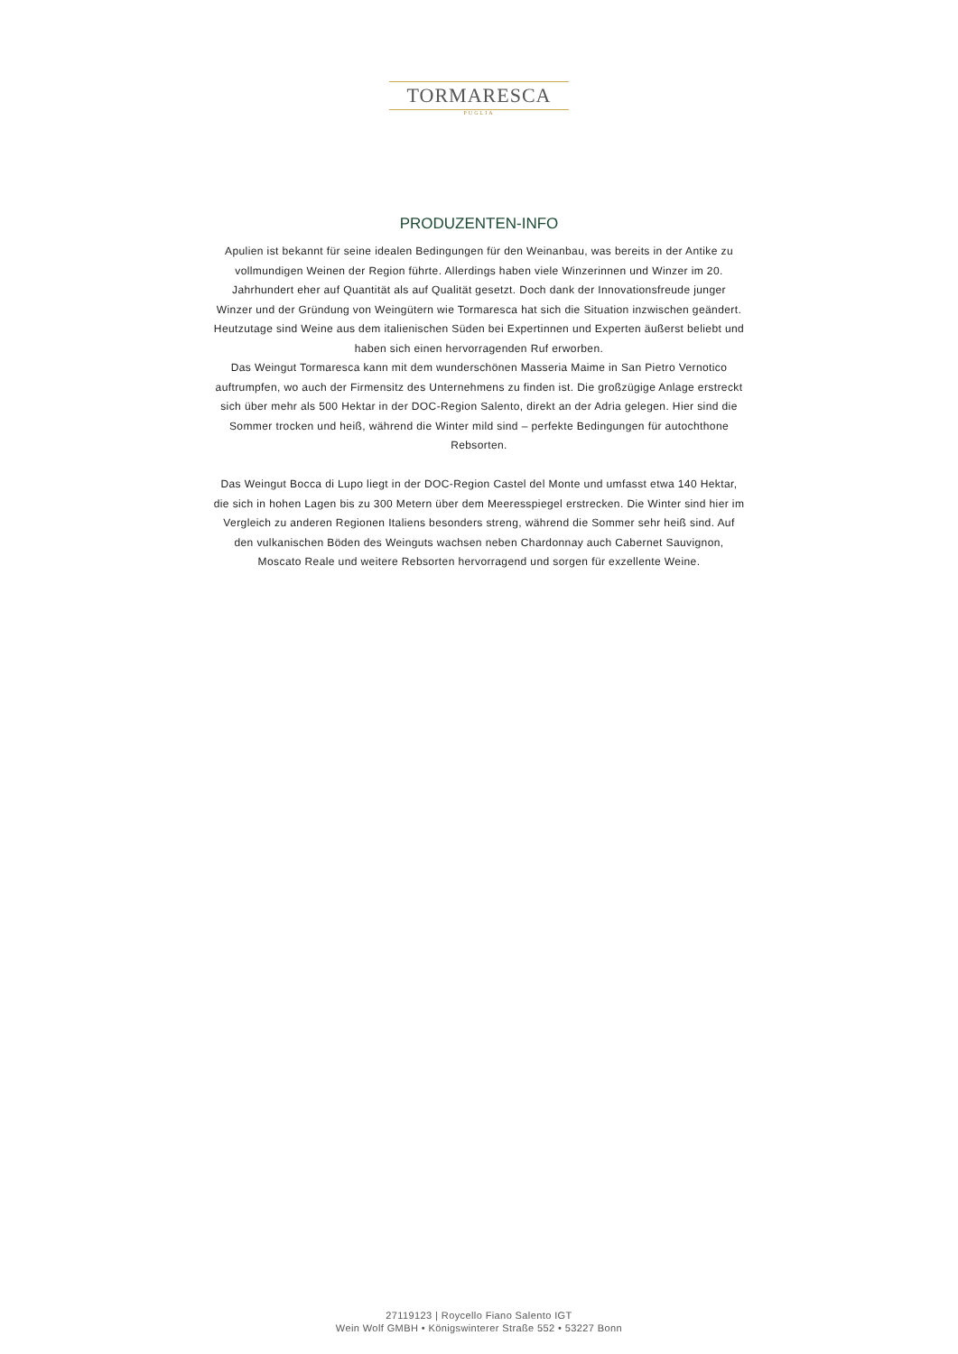TORMARESCA
PUGLIA
PRODUZENTEN-INFO
Apulien ist bekannt für seine idealen Bedingungen für den Weinanbau, was bereits in der Antike zu vollmundigen Weinen der Region führte. Allerdings haben viele Winzerinnen und Winzer im 20. Jahrhundert eher auf Quantität als auf Qualität gesetzt. Doch dank der Innovationsfreude junger Winzer und der Gründung von Weingütern wie Tormaresca hat sich die Situation inzwischen geändert. Heutzutage sind Weine aus dem italienischen Süden bei Expertinnen und Experten äußerst beliebt und haben sich einen hervorragenden Ruf erworben.
Das Weingut Tormaresca kann mit dem wunderschönen Masseria Maime in San Pietro Vernotico auftrumpfen, wo auch der Firmensitz des Unternehmens zu finden ist. Die großzügige Anlage erstreckt sich über mehr als 500 Hektar in der DOC-Region Salento, direkt an der Adria gelegen. Hier sind die Sommer trocken und heiß, während die Winter mild sind – perfekte Bedingungen für autochthone Rebsorten.
Das Weingut Bocca di Lupo liegt in der DOC-Region Castel del Monte und umfasst etwa 140 Hektar, die sich in hohen Lagen bis zu 300 Metern über dem Meeresspiegel erstrecken. Die Winter sind hier im Vergleich zu anderen Regionen Italiens besonders streng, während die Sommer sehr heiß sind. Auf den vulkanischen Böden des Weinguts wachsen neben Chardonnay auch Cabernet Sauvignon, Moscato Reale und weitere Rebsorten hervorragend und sorgen für exzellente Weine.
27119123 | Roycello Fiano Salento IGT
Wein Wolf GMBH • Königswinterer Straße 552 • 53227 Bonn